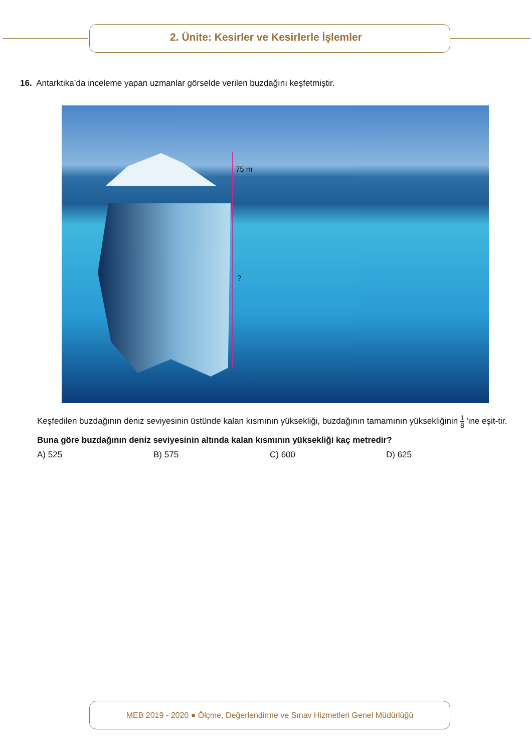2. Ünite: Kesirler ve Kesirlerle İşlemler
16. Antarktika’da inceleme yapan uzmanlar görselde verilen buzdağını keşfetmiştir.
75 m
?
Keşfedilen buzdağının deniz seviyesinin üstünde kalan kısmının yüksekliği, buzdağının tamamının yüksekliğinin 1 8 'ine eşit-tir.
Buna göre buzdağının deniz seviyesinin altında kalan kısmının yüksekliği kaç metredir?
A) 525 B) 575 C) 600 D) 625
MEB 2019 - 2020 ● Ölçme, Değerlendirme ve Sınav Hizmetleri Genel Müdürlüğü